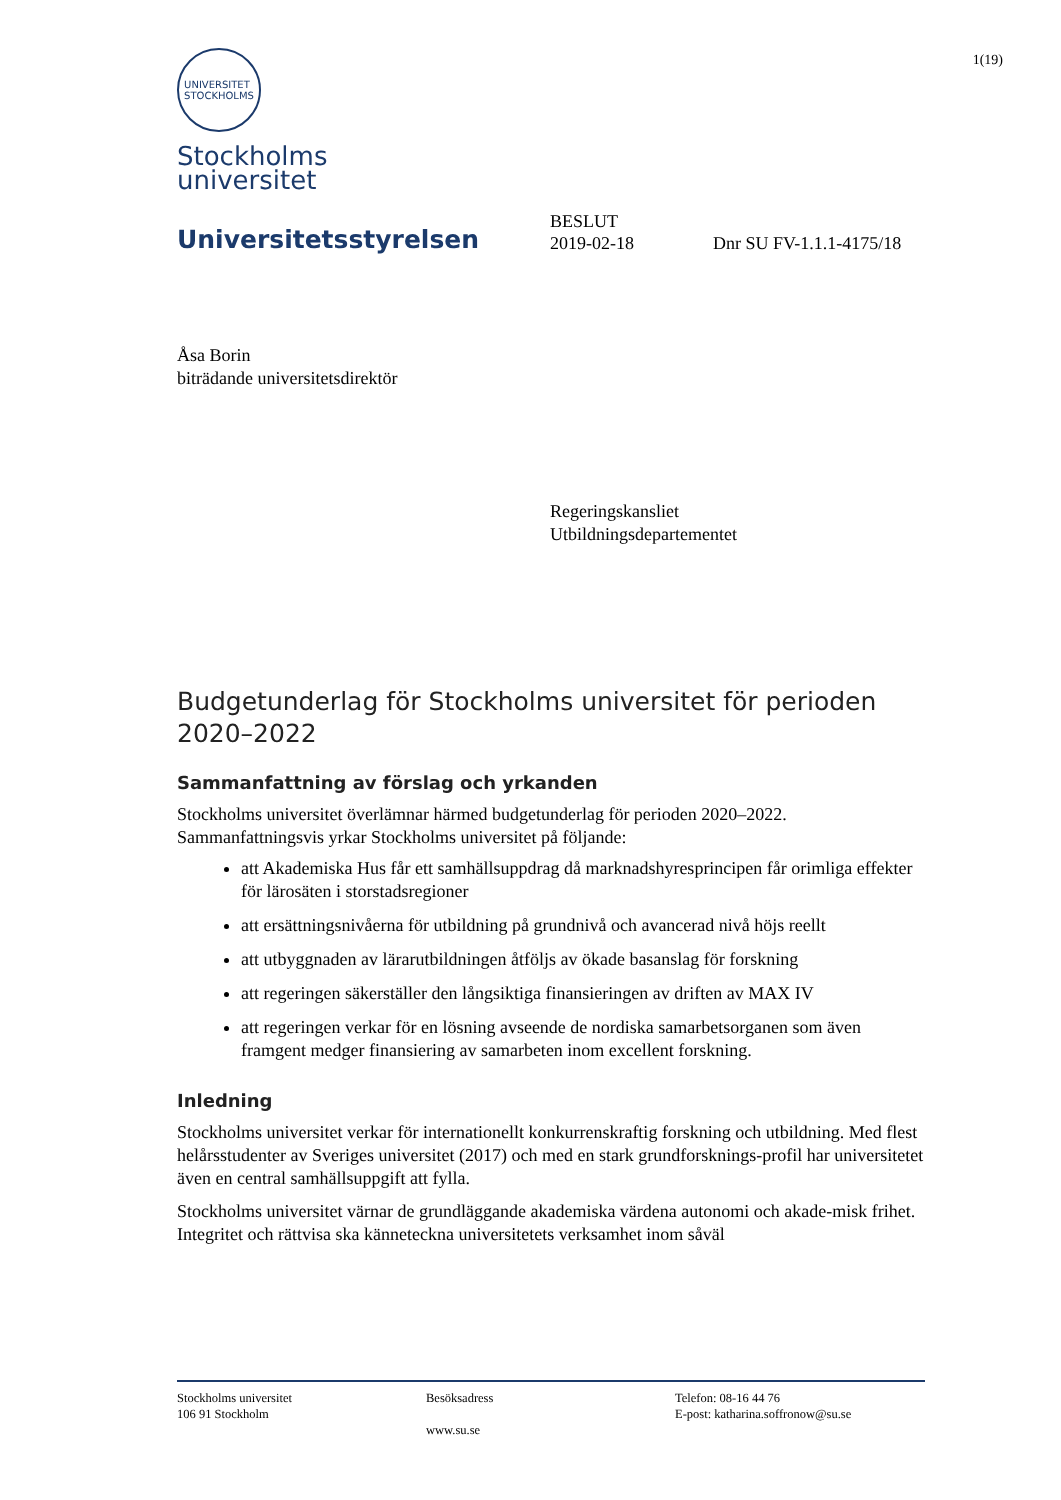1(19)
UNIVERSITET
STOCKHOLMS
Stockholms
universitet
Universitetsstyrelsen
BESLUT
2019-02-18
Dnr SU FV-1.1.1-4175/18
Åsa Borin
biträdande universitetsdirektör
Regeringskansliet
Utbildningsdepartementet
Budgetunderlag för Stockholms universitet för perioden 2020–2022
Sammanfattning av förslag och yrkanden
Stockholms universitet överlämnar härmed budgetunderlag för perioden 2020–2022. Sammanfattningsvis yrkar Stockholms universitet på följande:
att Akademiska Hus får ett samhällsuppdrag då marknadshyresprincipen får orimliga effekter för lärosäten i storstadsregioner
att ersättningsnivåerna för utbildning på grundnivå och avancerad nivå höjs reellt
att utbyggnaden av lärarutbildningen åtföljs av ökade basanslag för forskning
att regeringen säkerställer den långsiktiga finansieringen av driften av MAX IV
att regeringen verkar för en lösning avseende de nordiska samarbetsorganen som även framgent medger finansiering av samarbeten inom excellent forskning.
Inledning
Stockholms universitet verkar för internationellt konkurrenskraftig forskning och utbildning. Med flest helårsstudenter av Sveriges universitet (2017) och med en stark grundforsknings-profil har universitetet även en central samhällsuppgift att fylla.
Stockholms universitet värnar de grundläggande akademiska värdena autonomi och akade-misk frihet. Integritet och rättvisa ska känneteckna universitetets verksamhet inom såväl
Stockholms universitet
106 91 Stockholm
Besöksadress
www.su.se
Telefon: 08-16 44 76
E-post: katharina.soffronow@su.se